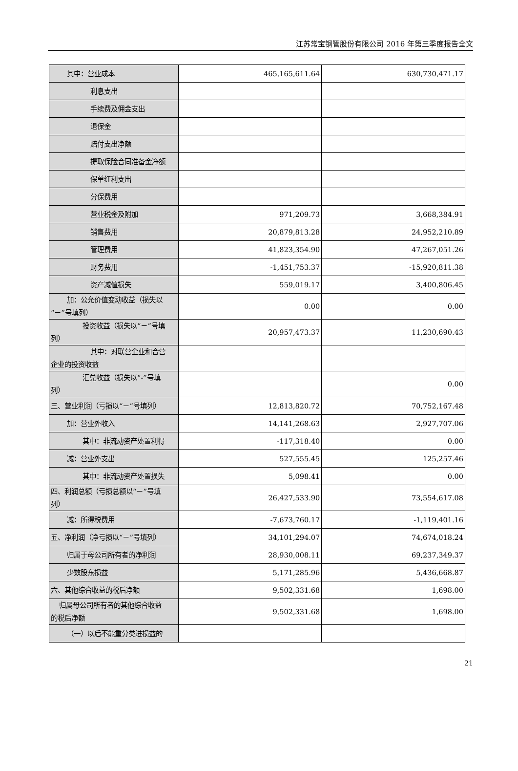江苏常宝钢管股份有限公司 2016 年第三季度报告全文
| 其中：营业成本 | 465,165,611.64 | 630,730,471.17 |
| 利息支出 | | |
| 手续费及佣金支出 | | |
| 退保金 | | |
| 赔付支出净额 | | |
| 提取保险合同准备金净额 | | |
| 保单红利支出 | | |
| 分保费用 | | |
| 营业税金及附加 | 971,209.73 | 3,668,384.91 |
| 销售费用 | 20,879,813.28 | 24,952,210.89 |
| 管理费用 | 41,823,354.90 | 47,267,051.26 |
| 财务费用 | -1,451,753.37 | -15,920,811.38 |
| 资产减值损失 | 559,019.17 | 3,400,806.45 |
| 加：公允价值变动收益（损失以 “－”号填列） | 0.00 | 0.00 |
| 投资收益（损失以“－”号填 列） | 20,957,473.37 | 11,230,690.43 |
| 其中：对联营企业和合营 企业的投资收益 | | |
| 汇兑收益（损失以“-”号填 列） | | 0.00 |
| 三、营业利润（亏损以“－”号填列） | 12,813,820.72 | 70,752,167.48 |
| 加：营业外收入 | 14,141,268.63 | 2,927,707.06 |
| 其中：非流动资产处置利得 | -117,318.40 | 0.00 |
| 减：营业外支出 | 527,555.45 | 125,257.46 |
| 其中：非流动资产处置损失 | 5,098.41 | 0.00 |
| 四、利润总额（亏损总额以“－”号填 列） | 26,427,533.90 | 73,554,617.08 |
| 减：所得税费用 | -7,673,760.17 | -1,119,401.16 |
| 五、净利润（净亏损以“－”号填列） | 34,101,294.07 | 74,674,018.24 |
| 归属于母公司所有者的净利润 | 28,930,008.11 | 69,237,349.37 |
| 少数股东损益 | 5,171,285.96 | 5,436,668.87 |
| 六、其他综合收益的税后净额 | 9,502,331.68 | 1,698.00 |
| 归属母公司所有者的其他综合收益 的税后净额 | 9,502,331.68 | 1,698.00 |
| （一）以后不能重分类进损益的 | | |
21